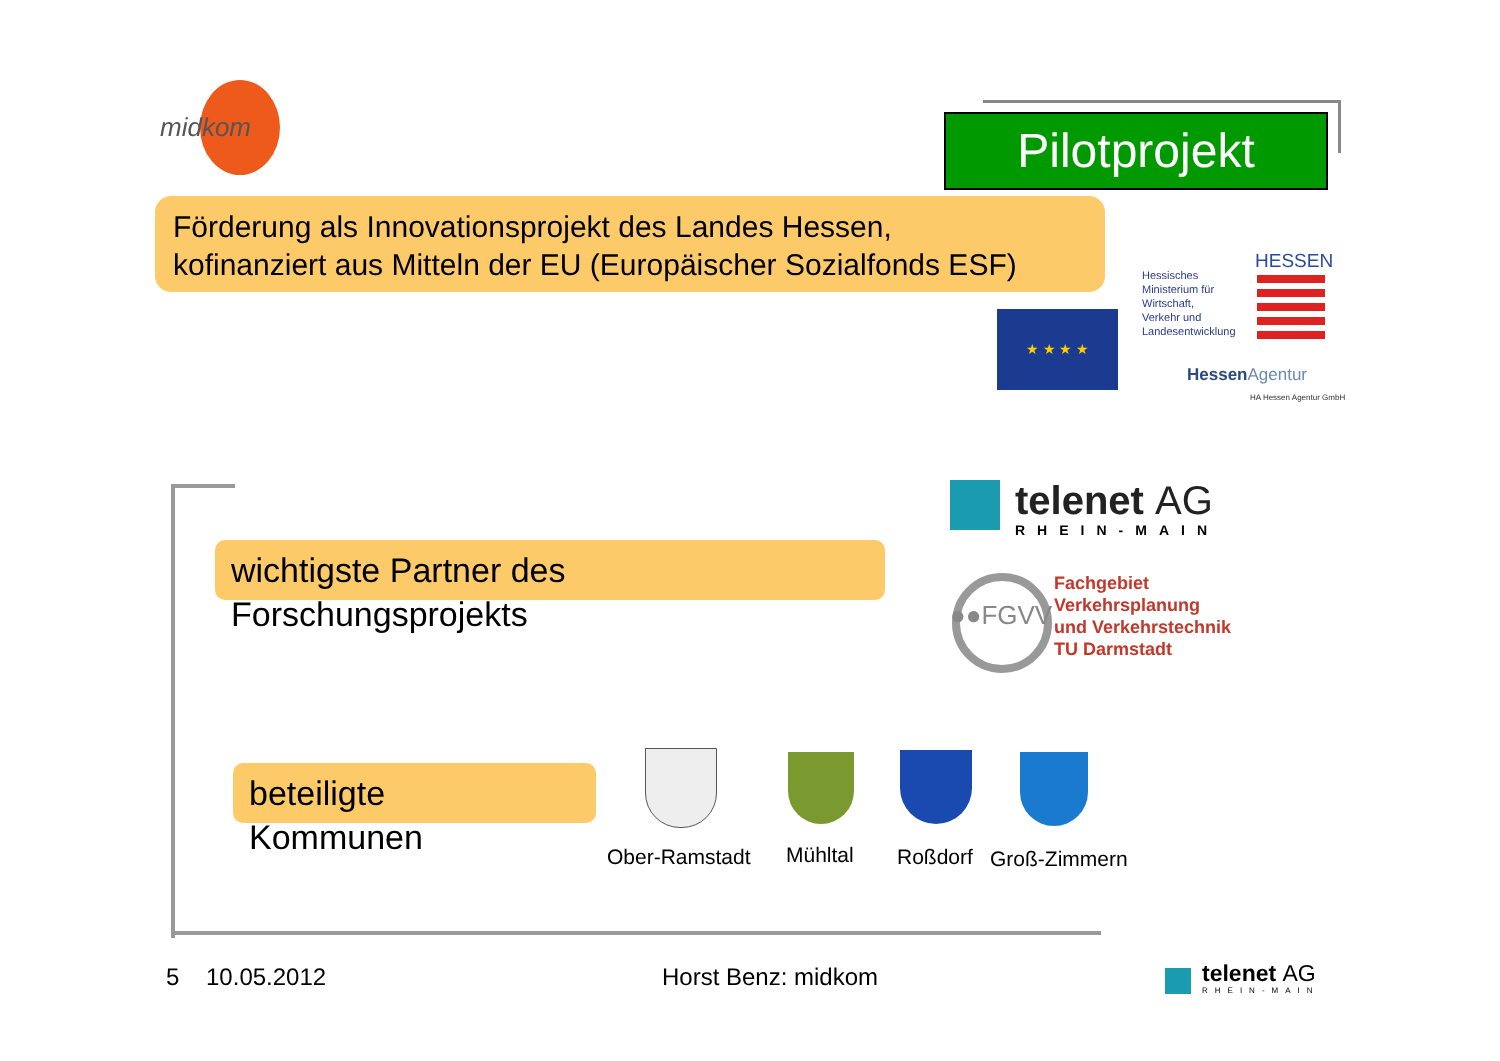midkom Pilotprojekt
Förderung als Innovationsprojekt des Landes Hessen,
kofinanziert aus Mitteln der EU (Europäischer Sozialfonds ESF)
★ ★ ★ ★
Hessisches
Ministerium für
Wirtschaft,
Verkehr und
Landesentwicklung
HESSEN
HessenAgentur
HA Hessen Agentur GmbH
wichtigste Partner des
Forschungsprojekts
beteiligte
Kommunen
telenet AG
RHEIN-MAIN
●●FGVV
Fachgebiet
Verkehrsplanung
und Verkehrstechnik
TU Darmstadt
Ober-Ramstadt Mühltal Roßdorf Groß-Zimmern
5 10.05.2012 Horst Benz: midkom telenet AG
RHEIN-MAIN